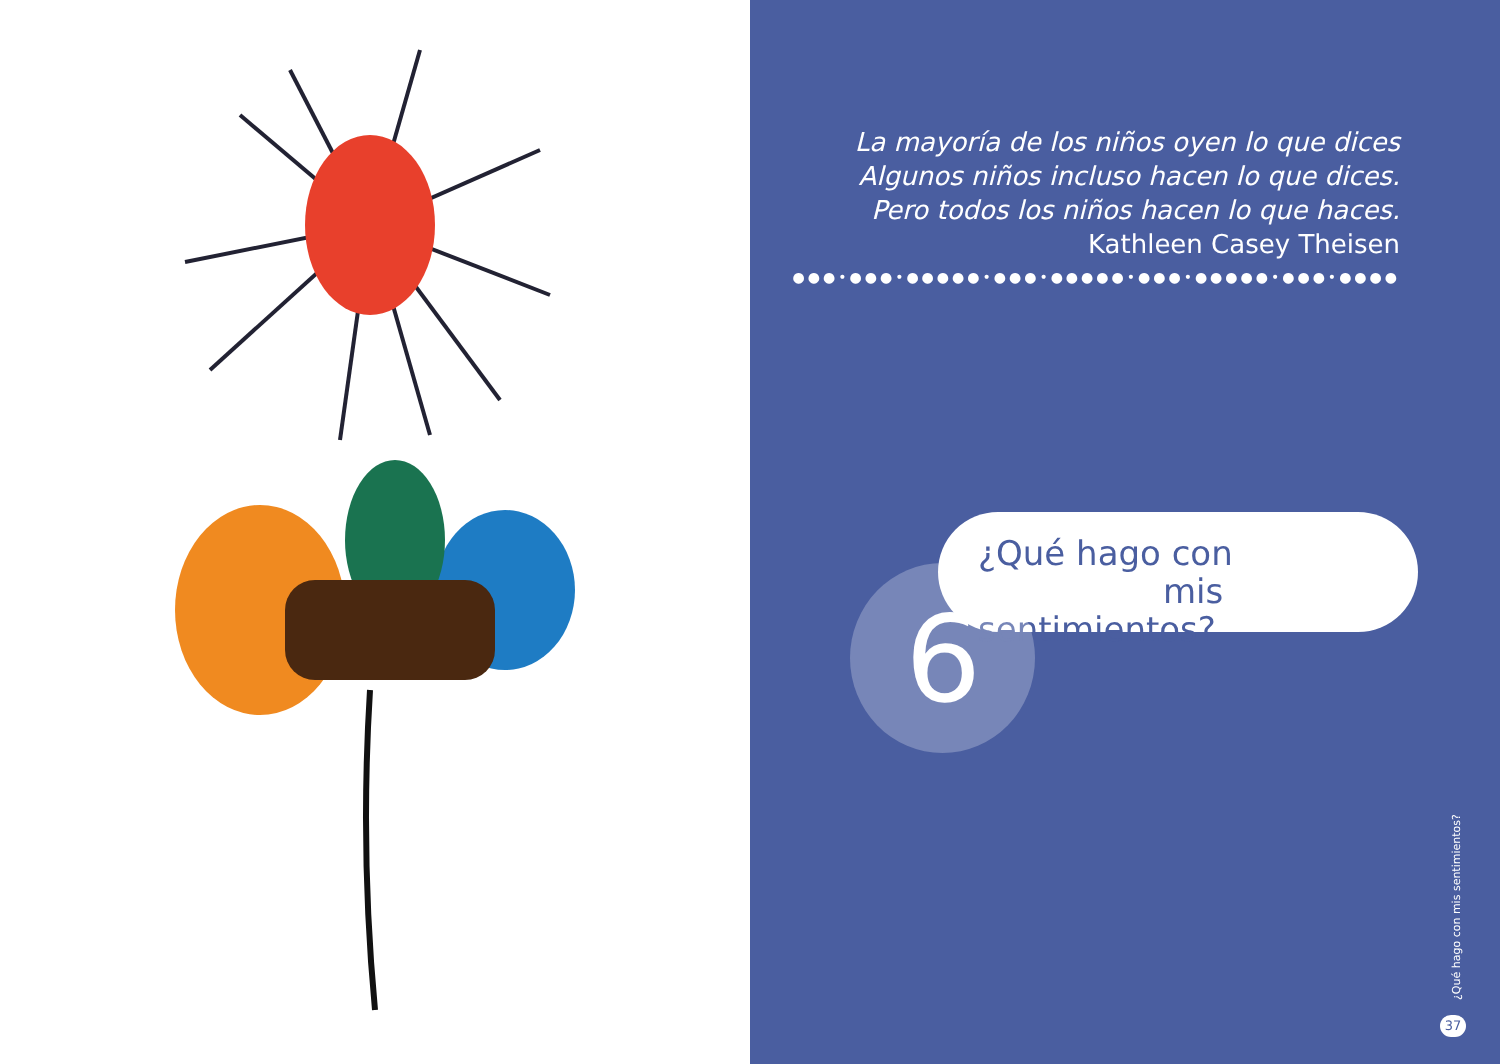La mayoría de los niños oyen lo que dices
Algunos niños incluso hacen lo que dices.
Pero todos los niños hacen lo que haces.
Kathleen Casey Theisen
●●●•●●●•●●●●●•●●●•●●●●●•●●●•●●●●●•●●●•●●●●
¿Qué hago con
mis sentimientos?
6
¿Qué hago con mis sentimientos?
37